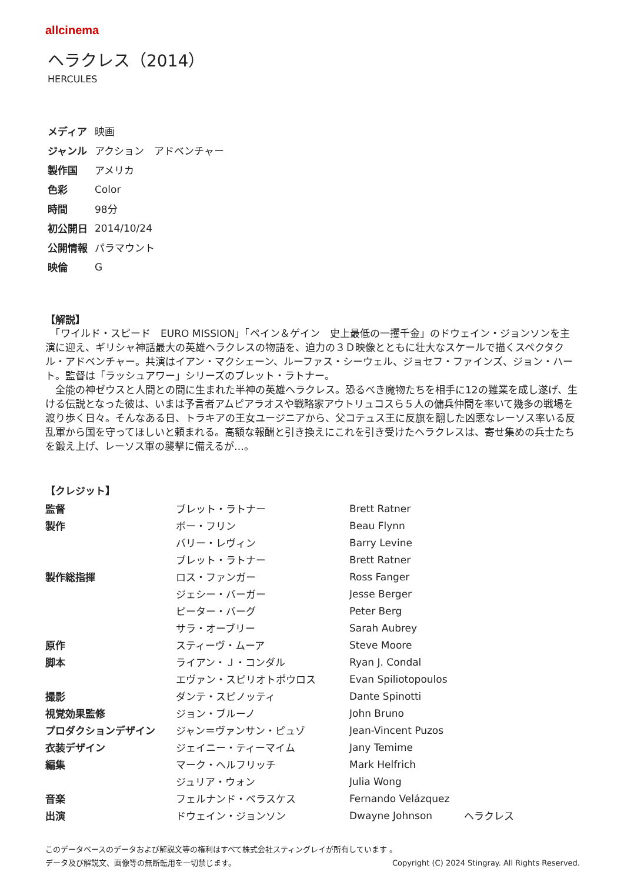allcinema
ヘラクレス（2014）
HERCULES
| メディア | 映画 |
| ジャンル | アクション アドベンチャー |
| 製作国 | アメリカ |
| 色彩 | Color |
| 時間 | 98分 |
| 初公開日 | 2014/10/24 |
| 公開情報 | パラマウント |
| 映倫 | G |
【解説】
　「ワイルド・スピード　EURO MISSION」「ペイン＆ゲイン　史上最低の一攫千金」のドウェイン・ジョンソンを主演に迎え、ギリシャ神話最大の英雄ヘラクレスの物語を、迫力の３Ｄ映像とともに壮大なスケールで描くスペクタクル・アドベンチャー。共演はイアン・マクシェーン、ルーファス・シーウェル、ジョセフ・ファインズ、ジョン・ハート。監督は「ラッシュアワー」シリーズのブレット・ラトナー。
　全能の神ゼウスと人間との間に生まれた半神の英雄ヘラクレス。恐るべき魔物たちを相手に12の難業を成し遂げ、生ける伝説となった彼は、いまは予言者アムピアラオスや戦略家アウトリュコスら５人の傭兵仲間を率いて幾多の戦場を渡り歩く日々。そんなある日、トラキアの王女ユージニアから、父コテュス王に反旗を翻した凶悪なレーソス率いる反乱軍から国を守ってほしいと頼まれる。高額な報酬と引き換えにこれを引き受けたヘラクレスは、寄せ集めの兵士たちを鍛え上げ、レーソス軍の襲撃に備えるが…。
【クレジット】
| 監督 | ブレット・ラトナー | Brett Ratner | |
| 製作 | ボー・フリン | Beau Flynn | |
| | バリー・レヴィン | Barry Levine | |
| | ブレット・ラトナー | Brett Ratner | |
| 製作総指揮 | ロス・ファンガー | Ross Fanger | |
| | ジェシー・バーガー | Jesse Berger | |
| | ピーター・バーグ | Peter Berg | |
| | サラ・オーブリー | Sarah Aubrey | |
| 原作 | スティーヴ・ムーア | Steve Moore | |
| 脚本 | ライアン・Ｊ・コンダル | Ryan J. Condal | |
| | エヴァン・スピリオトポウロス | Evan Spiliotopoulos | |
| 撮影 | ダンテ・スピノッティ | Dante Spinotti | |
| 視覚効果監修 | ジョン・ブルーノ | John Bruno | |
| プロダクションデザイン | ジャン＝ヴァンサン・ピュゾ | Jean-Vincent Puzos | |
| 衣装デザイン | ジェイニー・ティーマイム | Jany Temime | |
| 編集 | マーク・ヘルフリッチ | Mark Helfrich | |
| | ジュリア・ウォン | Julia Wong | |
| 音楽 | フェルナンド・ベラスケス | Fernando Velázquez | |
| 出演 | ドウェイン・ジョンソン | Dwayne Johnson | ヘラクレス |
このデータベースのデータおよび解説文等の権利はすべて株式会社スティングレイが所有しています 。
データ及び解説文、画像等の無断転用を一切禁じます。 Copyright (C) 2024 Stingray. All Rights Reserved.